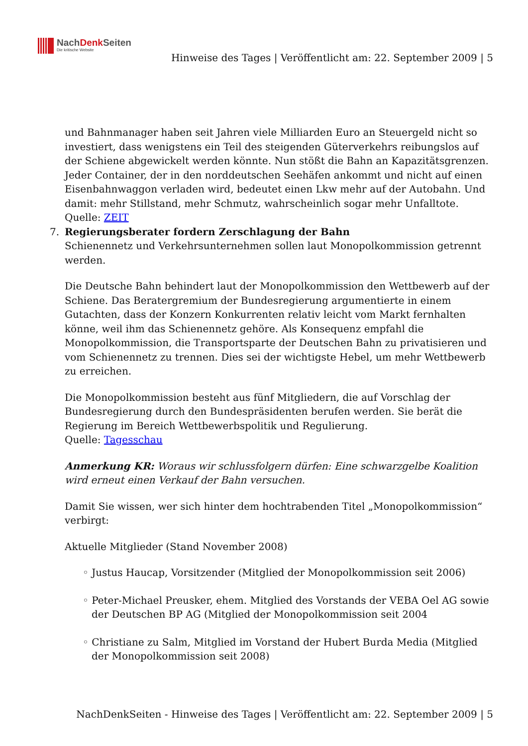NachDenk Seiten
Die kritische Website
Hinweise des Tages | Veröffentlicht am: 22. September 2009 | 5
und Bahnmanager haben seit Jahren viele Milliarden Euro an Steuergeld nicht so investiert, dass wenigstens ein Teil des steigenden Güterverkehrs reibungslos auf der Schiene abgewickelt werden könnte. Nun stößt die Bahn an Kapazitätsgrenzen. Jeder Container, der in den norddeutschen Seehäfen ankommt und nicht auf einen Eisenbahnwaggon verladen wird, bedeutet einen Lkw mehr auf der Autobahn. Und damit: mehr Stillstand, mehr Schmutz, wahrscheinlich sogar mehr Unfalltote.
Quelle: ZEIT
7. Regierungsberater fordern Zerschlagung der Bahn
Schienennetz und Verkehrsunternehmen sollen laut Monopolkommission getrennt werden.
Die Deutsche Bahn behindert laut der Monopolkommission den Wettbewerb auf der Schiene. Das Beratergremium der Bundesregierung argumentierte in einem Gutachten, dass der Konzern Konkurrenten relativ leicht vom Markt fernhalten könne, weil ihm das Schienennetz gehöre. Als Konsequenz empfahl die Monopolkommission, die Transportsparte der Deutschen Bahn zu privatisieren und vom Schienennetz zu trennen. Dies sei der wichtigste Hebel, um mehr Wettbewerb zu erreichen.
Die Monopolkommission besteht aus fünf Mitgliedern, die auf Vorschlag der Bundesregierung durch den Bundespräsidenten berufen werden. Sie berät die Regierung im Bereich Wettbewerbspolitik und Regulierung.
Quelle: Tagesschau
Anmerkung KR: Woraus wir schlussfolgern dürfen: Eine schwarzgelbe Koalition wird erneut einen Verkauf der Bahn versuchen.
Damit Sie wissen, wer sich hinter dem hochtrabenden Titel „Monopolkommission“ verbirgt:
Aktuelle Mitglieder (Stand November 2008)
◦ Justus Haucap, Vorsitzender (Mitglied der Monopolkommission seit 2006)
◦ Peter-Michael Preusker, ehem. Mitglied des Vorstands der VEBA Oel AG sowie der Deutschen BP AG (Mitglied der Monopolkommission seit 2004
◦ Christiane zu Salm, Mitglied im Vorstand der Hubert Burda Media (Mitglied der Monopolkommission seit 2008)
NachDenkSeiten - Hinweise des Tages | Veröffentlicht am: 22. September 2009 | 5